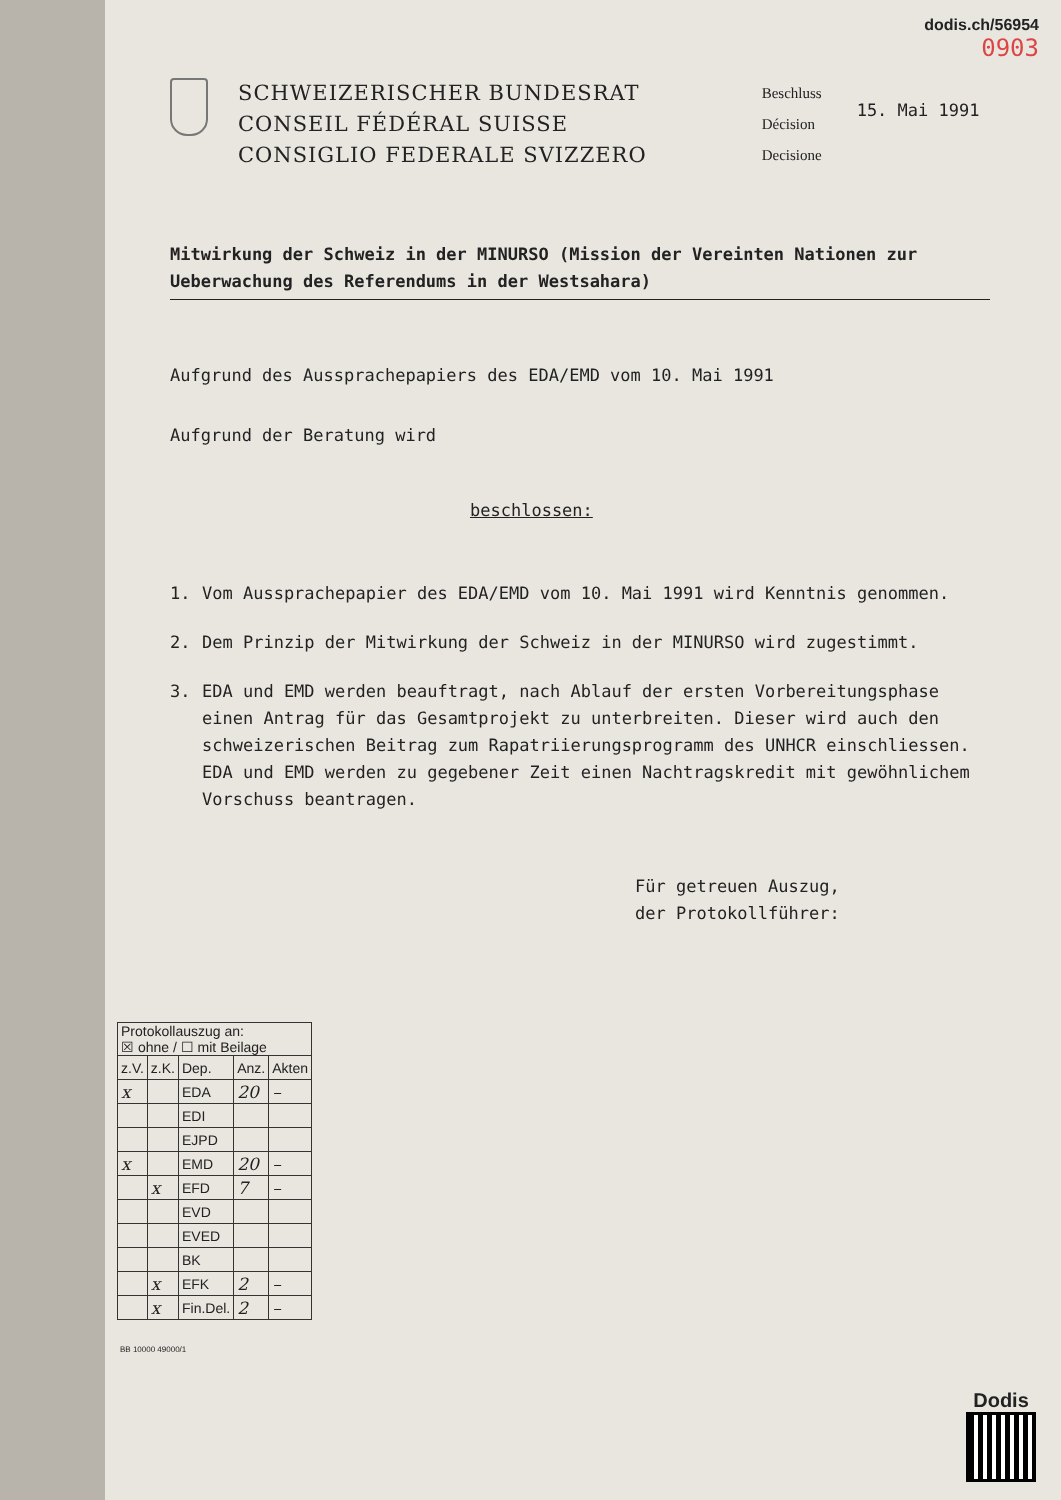dodis.ch/56954
0903
SCHWEIZERISCHER BUNDESRAT
CONSEIL FÉDÉRAL SUISSE
CONSIGLIO FEDERALE SVIZZERO
Beschluss
Décision
Decisione
15. Mai 1991
Mitwirkung der Schweiz in der MINURSO (Mission der Vereinten Nationen zur Ueberwachung des Referendums in der Westsahara)
Aufgrund des Aussprachepapiers des EDA/EMD vom 10. Mai 1991
Aufgrund der Beratung wird
beschlossen:
1. Vom Aussprachepapier des EDA/EMD vom 10. Mai 1991 wird Kenntnis genommen.
2. Dem Prinzip der Mitwirkung der Schweiz in der MINURSO wird zugestimmt.
3. EDA und EMD werden beauftragt, nach Ablauf der ersten Vorbereitungsphase einen Antrag für das Gesamtprojekt zu unterbreiten. Dieser wird auch den schweizerischen Beitrag zum Rapatriierungsprogramm des UNHCR einschliessen. EDA und EMD werden zu gegebener Zeit einen Nachtragskredit mit gewöhnlichem Vorschuss beantragen.
Für getreuen Auszug,
der Protokollführer:
| Protokollauszug an: ☒ ohne / ☐ mit Beilage | | | | |
| z.V. | z.K. | Dep. | Anz. | Akten |
| x | | EDA | 20 | – |
| | | EDI | | |
| | | EJPD | | |
| x | | EMD | 20 | – |
| | x | EFD | 7 | – |
| | | EVD | | |
| | | EVED | | |
| | | BK | | |
| | x | EFK | 2 | – |
| | x | Fin.Del. | 2 | – |
BB 10000 49000/1
Dodis